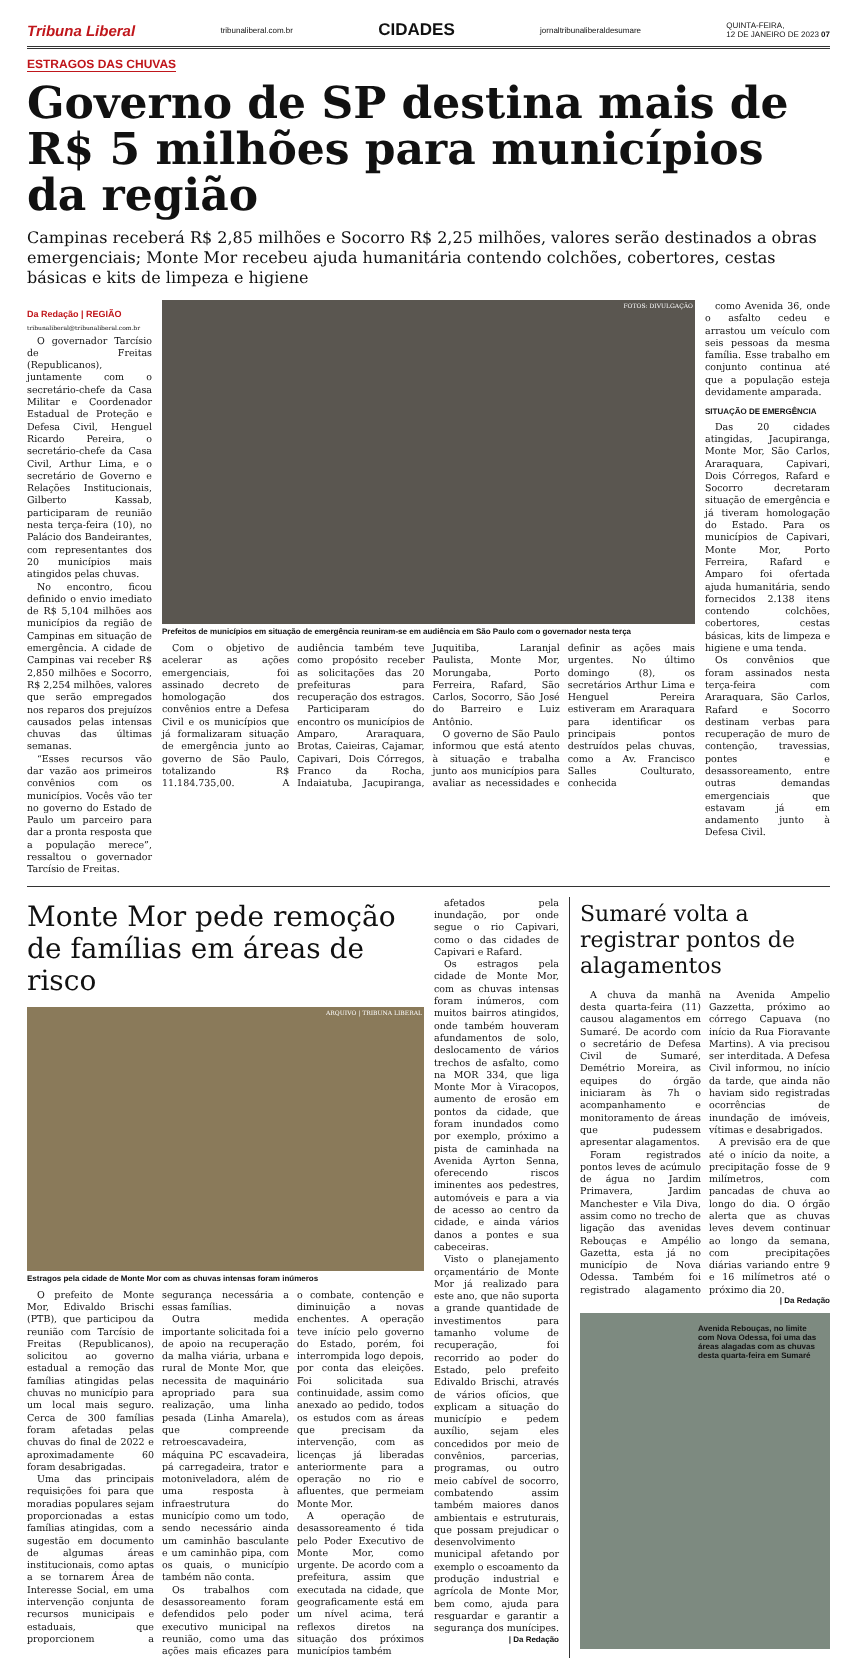Tribuna Liberal tribunaliberal.com.br CIDADES jornaltribunaliberaldesumare QUINTA-FEIRA,
12 DE JANEIRO DE 2023 07
ESTRAGOS DAS CHUVAS
Governo de SP destina mais de R$ 5 milhões para municípios da região
Campinas receberá R$ 2,85 milhões e Socorro R$ 2,25 milhões, valores serão destinados a obras emergenciais; Monte Mor recebeu ajuda humanitária contendo colchões, cobertores, cestas básicas e kits de limpeza e higiene
Da Redação | REGIÃO
tribunaliberal@tribunaliberal.com.br
O governador Tarcísio de Freitas (Republicanos), juntamente com o secretário-chefe da Casa Militar e Coordenador Estadual de Proteção e Defesa Civil, Henguel Ricardo Pereira, o secretário-chefe da Casa Civil, Arthur Lima, e o secretário de Governo e Relações Institucionais, Gilberto Kassab, participaram de reunião nesta terça-feira (10), no Palácio dos Bandeirantes, com representantes dos 20 municípios mais atingidos pelas chuvas.
No encontro, ficou definido o envio imediato de R$ 5,104 milhões aos municípios da região de Campinas em situação de emergência. A cidade de Campinas vai receber R$ 2,850 milhões e Socorro, R$ 2,254 milhões, valores que serão empregados nos reparos dos prejuízos causados pelas intensas chuvas das últimas semanas.
“Esses recursos vão dar vazão aos primeiros convênios com os municípios. Vocês vão ter no governo do Estado de Paulo um parceiro para dar a pronta resposta que a população merece”, ressaltou o governador Tarcísio de Freitas.
FOTOS: DIVULGAÇÃO
Prefeitos de municípios em situação de emergência reuniram-se em audiência em São Paulo com o governador nesta terça
Com o objetivo de acelerar as ações emergenciais, foi assinado decreto de homologação dos convênios entre a Defesa Civil e os municípios que já formalizaram situação de emergência junto ao governo de São Paulo, totalizando R$ 11.184.735,00. A audiência também teve como propósito receber as solicitações das 20 prefeituras para recuperação dos estragos.
Participaram do encontro os municípios de Amparo, Araraquara, Brotas, Caieiras, Cajamar, Capivari, Dois Córregos, Franco da Rocha, Indaiatuba, Jacupiranga, Juquitiba, Laranjal Paulista, Monte Mor, Morungaba, Porto Ferreira, Rafard, São Carlos, Socorro, São José do Barreiro e Luiz Antônio.
O governo de São Paulo informou que está atento à situação e trabalha junto aos municípios para avaliar as necessidades e definir as ações mais urgentes. No último domingo (8), os secretários Arthur Lima e Henguel Pereira estiveram em Araraquara para identificar os principais pontos destruídos pelas chuvas, como a Av. Francisco Salles Coulturato, conhecida
como Avenida 36, onde o asfalto cedeu e arrastou um veículo com seis pessoas da mesma família. Esse trabalho em conjunto continua até que a população esteja devidamente amparada.
SITUAÇÃO DE EMERGÊNCIA
Das 20 cidades atingidas, Jacupiranga, Monte Mor, São Carlos, Araraquara, Capivari, Dois Córregos, Rafard e Socorro decretaram situação de emergência e já tiveram homologação do Estado. Para os municípios de Capivari, Monte Mor, Porto Ferreira, Rafard e Amparo foi ofertada ajuda humanitária, sendo fornecidos 2.138 itens contendo colchões, cobertores, cestas básicas, kits de limpeza e higiene e uma tenda.
Os convênios que foram assinados nesta terça-feira com Araraquara, São Carlos, Rafard e Socorro destinam verbas para recuperação de muro de contenção, travessias, pontes e desassoreamento, entre outras demandas emergenciais que estavam já em andamento junto à Defesa Civil.
Monte Mor pede remoção de famílias em áreas de risco
ARQUIVO | TRIBUNA LIBERAL
Estragos pela cidade de Monte Mor com as chuvas intensas foram inúmeros
O prefeito de Monte Mor, Edivaldo Brischi (PTB), que participou da reunião com Tarcísio de Freitas (Republicanos), solicitou ao governo estadual a remoção das famílias atingidas pelas chuvas no município para um local mais seguro. Cerca de 300 famílias foram afetadas pelas chuvas do final de 2022 e aproximadamente 60 foram desabrigadas.
Uma das principais requisições foi para que moradias populares sejam proporcionadas a estas famílias atingidas, com a sugestão em documento de algumas áreas institucionais, como aptas a se tornarem Área de Interesse Social, em uma intervenção conjunta de recursos municipais e estaduais, que proporcionem a segurança necessária a essas famílias.
Outra medida importante solicitada foi a de apoio na recuperação da malha viária, urbana e rural de Monte Mor, que necessita de maquinário apropriado para sua realização, uma linha pesada (Linha Amarela), que compreende retroescavadeira, máquina PC escavadeira, pá carregadeira, trator e motoniveladora, além de uma resposta à infraestrutura do município como um todo, sendo necessário ainda um caminhão basculante e um caminhão pipa, com os quais, o município também não conta.
Os trabalhos com desassoreamento foram defendidos pelo poder executivo municipal na reunião, como uma das ações mais eficazes para o combate, contenção e diminuição a novas enchentes. A operação teve início pelo governo do Estado, porém, foi interrompida logo depois, por conta das eleições. Foi solicitada sua continuidade, assim como anexado ao pedido, todos os estudos com as áreas que precisam da intervenção, com as licenças já liberadas anteriormente para a operação no rio e afluentes, que permeiam Monte Mor.
A operação de desassoreamento é tida pelo Poder Executivo de Monte Mor, como urgente. De acordo com a prefeitura, assim que executada na cidade, que geograficamente está em um nível acima, terá reflexos diretos na situação dos próximos municípios também
afetados pela inundação, por onde segue o rio Capivari, como o das cidades de Capivari e Rafard.
Os estragos pela cidade de Monte Mor, com as chuvas intensas foram inúmeros, com muitos bairros atingidos, onde também houveram afundamentos de solo, deslocamento de vários trechos de asfalto, como na MOR 334, que liga Monte Mor à Viracopos, aumento de erosão em pontos da cidade, que foram inundados como por exemplo, próximo a pista de caminhada na Avenida Ayrton Senna, oferecendo riscos iminentes aos pedestres, automóveis e para a via de acesso ao centro da cidade, e ainda vários danos a pontes e sua cabeceiras.
Visto o planejamento orçamentário de Monte Mor já realizado para este ano, que não suporta a grande quantidade de investimentos para tamanho volume de recuperação, foi recorrido ao poder do Estado, pelo prefeito Edivaldo Brischi, através de vários ofícios, que explicam a situação do município e pedem auxílio, sejam eles concedidos por meio de convênios, parcerias, programas, ou outro meio cabível de socorro, combatendo assim também maiores danos ambientais e estruturais, que possam prejudicar o desenvolvimento municipal afetando por exemplo o escoamento da produção industrial e agrícola de Monte Mor, bem como, ajuda para resguardar e garantir a segurança dos munícipes.
| Da Redação
Sumaré volta a registrar pontos de alagamentos
A chuva da manhã desta quarta-feira (11) causou alagamentos em Sumaré. De acordo com o secretário de Defesa Civil de Sumaré, Demétrio Moreira, as equipes do órgão iniciaram às 7h o acompanhamento e monitoramento de áreas que pudessem apresentar alagamentos.
Foram registrados pontos leves de acúmulo de água no Jardim Primavera, Jardim Manchester e Vila Diva, assim como no trecho de ligação das avenidas Rebouças e Ampélio Gazetta, esta já no município de Nova Odessa. Também foi registrado alagamento na Avenida Ampelio Gazzetta, próximo ao córrego Capuava (no início da Rua Fioravante Martins). A via precisou ser interditada. A Defesa Civil informou, no início da tarde, que ainda não haviam sido registradas ocorrências de inundação de imóveis, vítimas e desabrigados.
A previsão era de que até o início da noite, a precipitação fosse de 9 milímetros, com pancadas de chuva ao longo do dia. O órgão alerta que as chuvas leves devem continuar ao longo da semana, com precipitações diárias variando entre 9 e 16 milímetros até o próximo dia 20.
| Da Redação
Avenida Rebouças, no limite com Nova Odessa, foi uma das áreas alagadas com as chuvas desta quarta-feira em Sumaré